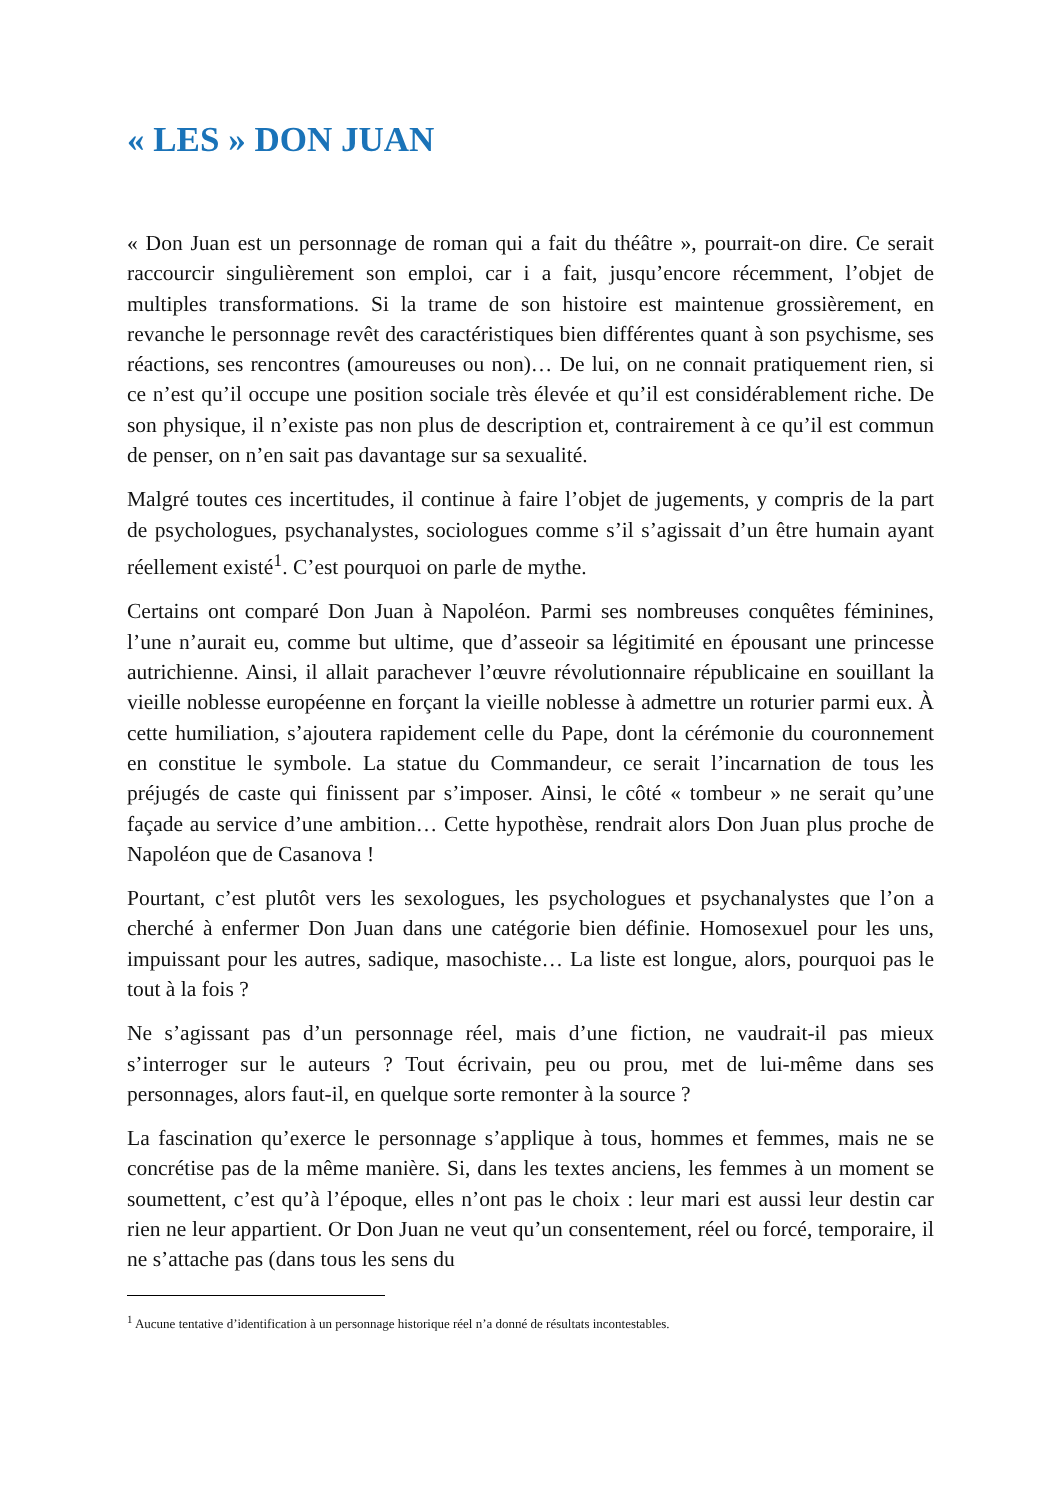« LES » DON JUAN
« Don Juan est un personnage de roman qui a fait du théâtre », pourrait-on dire. Ce serait raccourcir singulièrement son emploi, car i a fait, jusqu’encore récemment, l’objet de multiples transformations. Si la trame de son histoire est maintenue grossièrement, en revanche le personnage revêt des caractéristiques bien différentes quant à son psychisme, ses réactions, ses rencontres (amoureuses ou non)… De lui, on ne connait pratiquement rien, si ce n’est qu’il occupe une position sociale très élevée et qu’il est considérablement riche. De son physique, il n’existe pas non plus de description et, contrairement à ce qu’il est commun de penser, on n’en sait pas davantage sur sa sexualité.
Malgré toutes ces incertitudes, il continue à faire l’objet de jugements, y compris de la part de psychologues, psychanalystes, sociologues comme s’il s’agissait d’un être humain ayant réellement existé<sup>1</sup>. C’est pourquoi on parle de mythe.
Certains ont comparé Don Juan à Napoléon. Parmi ses nombreuses conquêtes féminines, l’une n’aurait eu, comme but ultime, que d’asseoir sa légitimité en épousant une princesse autrichienne. Ainsi, il allait parachever l’œuvre révolutionnaire républicaine en souillant la vieille noblesse européenne en forçant la vieille noblesse à admettre un roturier parmi eux. À cette humiliation, s’ajoutera rapidement celle du Pape, dont la cérémonie du couronnement en constitue le symbole. La statue du Commandeur, ce serait l’incarnation de tous les préjugés de caste qui finissent par s’imposer. Ainsi, le côté « tombeur » ne serait qu’une façade au service d’une ambition… Cette hypothèse, rendrait alors Don Juan plus proche de Napoléon que de Casanova !
Pourtant, c’est plutôt vers les sexologues, les psychologues et psychanalystes que l’on a cherché à enfermer Don Juan dans une catégorie bien définie. Homosexuel pour les uns, impuissant pour les autres, sadique, masochiste… La liste est longue, alors, pourquoi pas le tout à la fois ?
Ne s’agissant pas d’un personnage réel, mais d’une fiction, ne vaudrait-il pas mieux s’interroger sur le auteurs ? Tout écrivain, peu ou prou, met de lui-même dans ses personnages, alors faut-il, en quelque sorte remonter à la source ?
La fascination qu’exerce le personnage s’applique à tous, hommes et femmes, mais ne se concrétise pas de la même manière. Si, dans les textes anciens, les femmes à un moment se soumettent, c’est qu’à l’époque, elles n’ont pas le choix : leur mari est aussi leur destin car rien ne leur appartient. Or Don Juan ne veut qu’un consentement, réel ou forcé, temporaire, il ne s’attache pas (dans tous les sens du
<sup>1</sup> Aucune tentative d’identification à un personnage historique réel n’a donné de résultats incontestables.